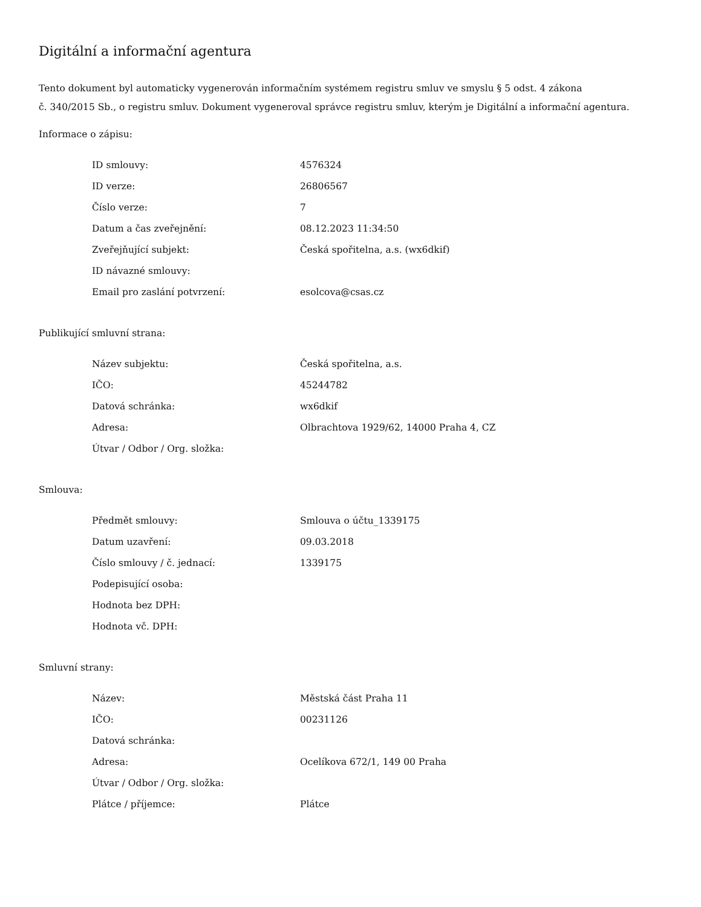Digitální a informační agentura
Tento dokument byl automaticky vygenerován informačním systémem registru smluv ve smyslu § 5 odst. 4 zákona
č. 340/2015 Sb., o registru smluv. Dokument vygeneroval správce registru smluv, kterým je Digitální a informační agentura.
Informace o zápisu:
| ID smlouvy: | 4576324 |
| ID verze: | 26806567 |
| Číslo verze: | 7 |
| Datum a čas zveřejnění: | 08.12.2023 11:34:50 |
| Zveřejňující subjekt: | Česká spořitelna, a.s. (wx6dkif) |
| ID návazné smlouvy: | |
| Email pro zaslání potvrzení: | esolcova@csas.cz |
Publikující smluvní strana:
| Název subjektu: | Česká spořitelna, a.s. |
| IČO: | 45244782 |
| Datová schránka: | wx6dkif |
| Adresa: | Olbrachtova 1929/62, 14000 Praha 4, CZ |
| Útvar / Odbor / Org. složka: | |
Smlouva:
| Předmět smlouvy: | Smlouva o účtu_1339175 |
| Datum uzavření: | 09.03.2018 |
| Číslo smlouvy / č. jednací: | 1339175 |
| Podepisující osoba: | |
| Hodnota bez DPH: | |
| Hodnota vč. DPH: | |
Smluvní strany:
| Název: | Městská část Praha 11 |
| IČO: | 00231126 |
| Datová schránka: | |
| Adresa: | Ocelíkova 672/1, 149 00 Praha |
| Útvar / Odbor / Org. složka: | |
| Plátce / příjemce: | Plátce |